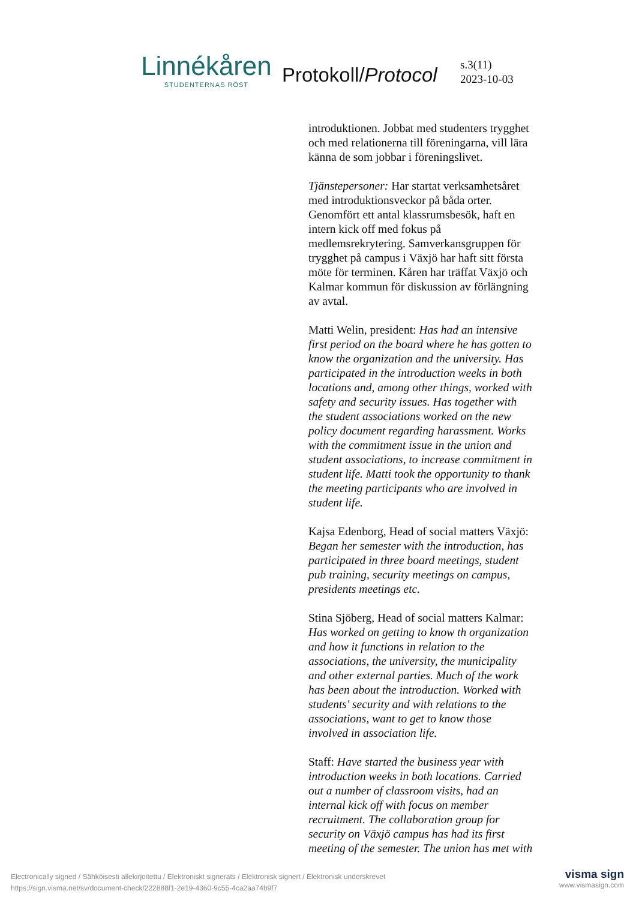Linnékåren
STUDENTERNAS RÖST
Protokoll/Protocol
s.3(11)
2023-10-03
introduktionen. Jobbat med studenters trygghet och med relationerna till föreningarna, vill lära känna de som jobbar i föreningslivet.
Tjänstepersoner: Har startat verksamhetsåret med introduktionsveckor på båda orter. Genomfört ett antal klassrumsbesök, haft en intern kick off med fokus på medlemsrekrytering. Samverkansgruppen för trygghet på campus i Växjö har haft sitt första möte för terminen. Kåren har träffat Växjö och Kalmar kommun för diskussion av förlängning av avtal.
Matti Welin, president: Has had an intensive first period on the board where he has gotten to know the organization and the university. Has participated in the introduction weeks in both locations and, among other things, worked with safety and security issues. Has together with the student associations worked on the new policy document regarding harassment. Works with the commitment issue in the union and student associations, to increase commitment in student life. Matti took the opportunity to thank the meeting participants who are involved in student life.
Kajsa Edenborg, Head of social matters Växjö: Began her semester with the introduction, has participated in three board meetings, student pub training, security meetings on campus, presidents meetings etc.
Stina Sjöberg, Head of social matters Kalmar: Has worked on getting to know th organization and how it functions in relation to the associations, the university, the municipality and other external parties. Much of the work has been about the introduction. Worked with students' security and with relations to the associations, want to get to know those involved in association life.
Staff: Have started the business year with introduction weeks in both locations. Carried out a number of classroom visits, had an internal kick off with focus on member recruitment. The collaboration group for security on Växjö campus has had its first meeting of the semester. The union has met with
Electronically signed / Sähköisesti allekirjoitettu / Elektroniskt signerats / Elektronisk signert / Elektronisk underskrevet
https://sign.visma.net/sv/document-check/222888f1-2e19-4360-9c55-4ca2aa74b9f7
visma sign
www.vismasign.com